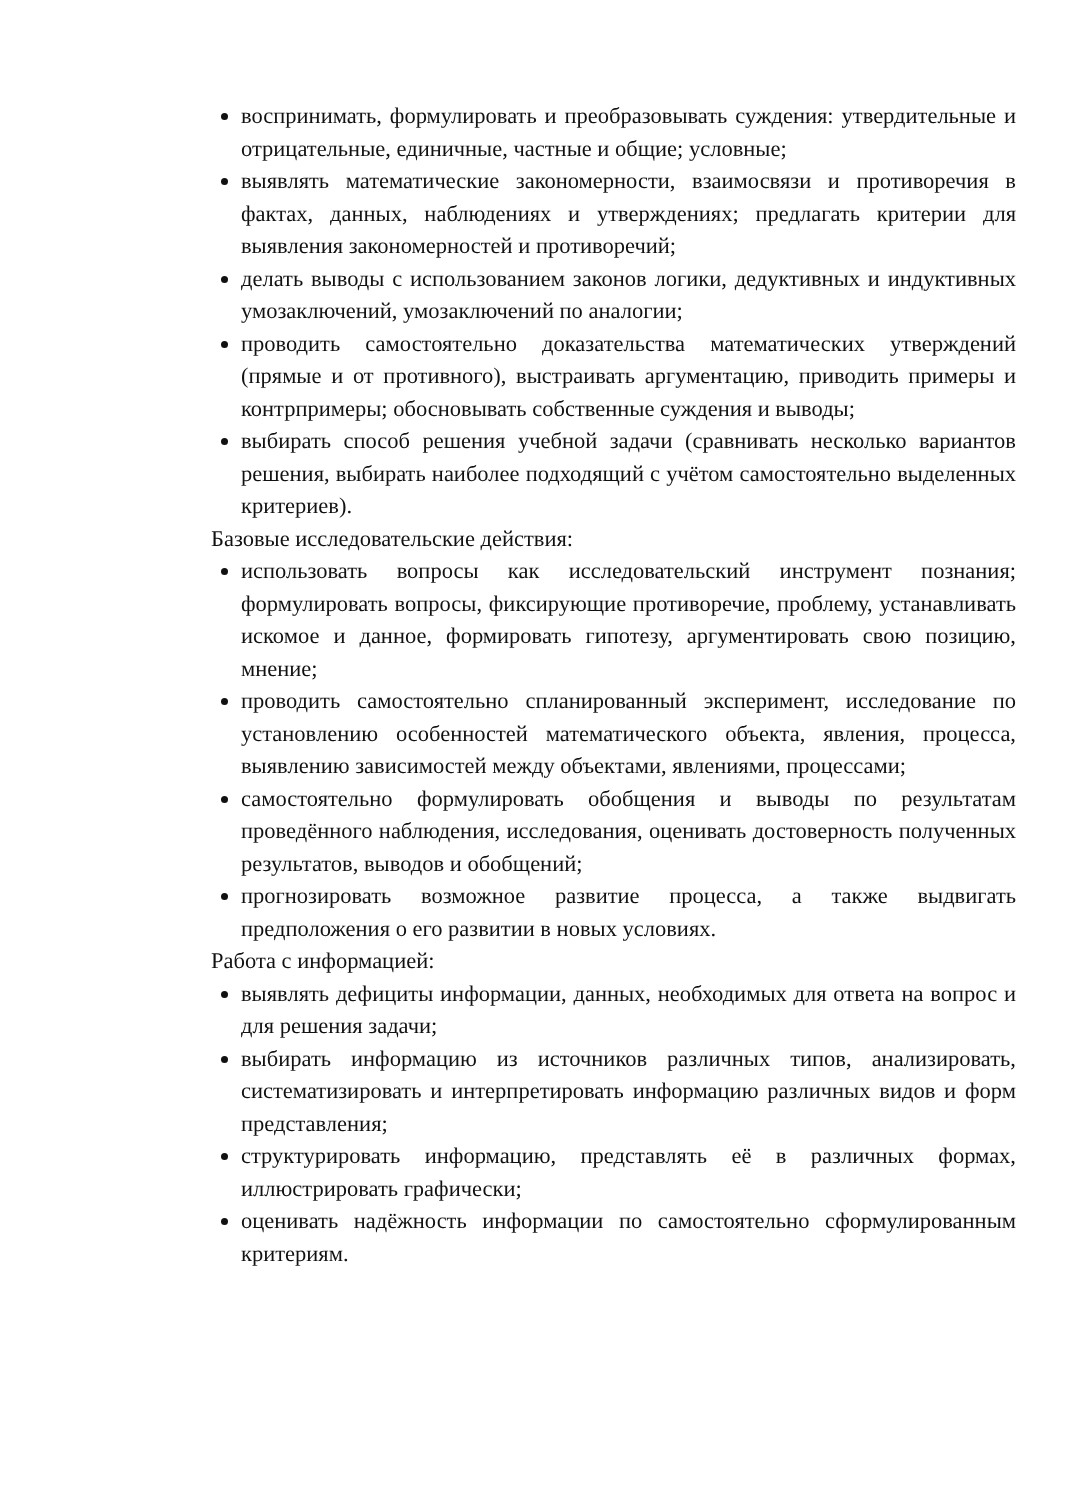воспринимать, формулировать и преобразовывать суждения: утвердительные и отрицательные, единичные, частные и общие; условные;
выявлять математические закономерности, взаимосвязи и противоречия в фактах, данных, наблюдениях и утверждениях; предлагать критерии для выявления закономерностей и противоречий;
делать выводы с использованием законов логики, дедуктивных и индуктивных умозаключений, умозаключений по аналогии;
проводить самостоятельно доказательства математических утверждений (прямые и от противного), выстраивать аргументацию, приводить примеры и контрпримеры; обосновывать собственные суждения и выводы;
выбирать способ решения учебной задачи (сравнивать несколько вариантов решения, выбирать наиболее подходящий с учётом самостоятельно выделенных критериев).
Базовые исследовательские действия:
использовать вопросы как исследовательский инструмент познания; формулировать вопросы, фиксирующие противоречие, проблему, устанавливать искомое и данное, формировать гипотезу, аргументировать свою позицию, мнение;
проводить самостоятельно спланированный эксперимент, исследование по установлению особенностей математического объекта, явления, процесса, выявлению зависимостей между объектами, явлениями, процессами;
самостоятельно формулировать обобщения и выводы по результатам проведённого наблюдения, исследования, оценивать достоверность полученных результатов, выводов и обобщений;
прогнозировать возможное развитие процесса, а также выдвигать предположения о его развитии в новых условиях.
Работа с информацией:
выявлять дефициты информации, данных, необходимых для ответа на вопрос и для решения задачи;
выбирать информацию из источников различных типов, анализировать, систематизировать и интерпретировать информацию различных видов и форм представления;
структурировать информацию, представлять её в различных формах, иллюстрировать графически;
оценивать надёжность информации по самостоятельно сформулированным критериям.